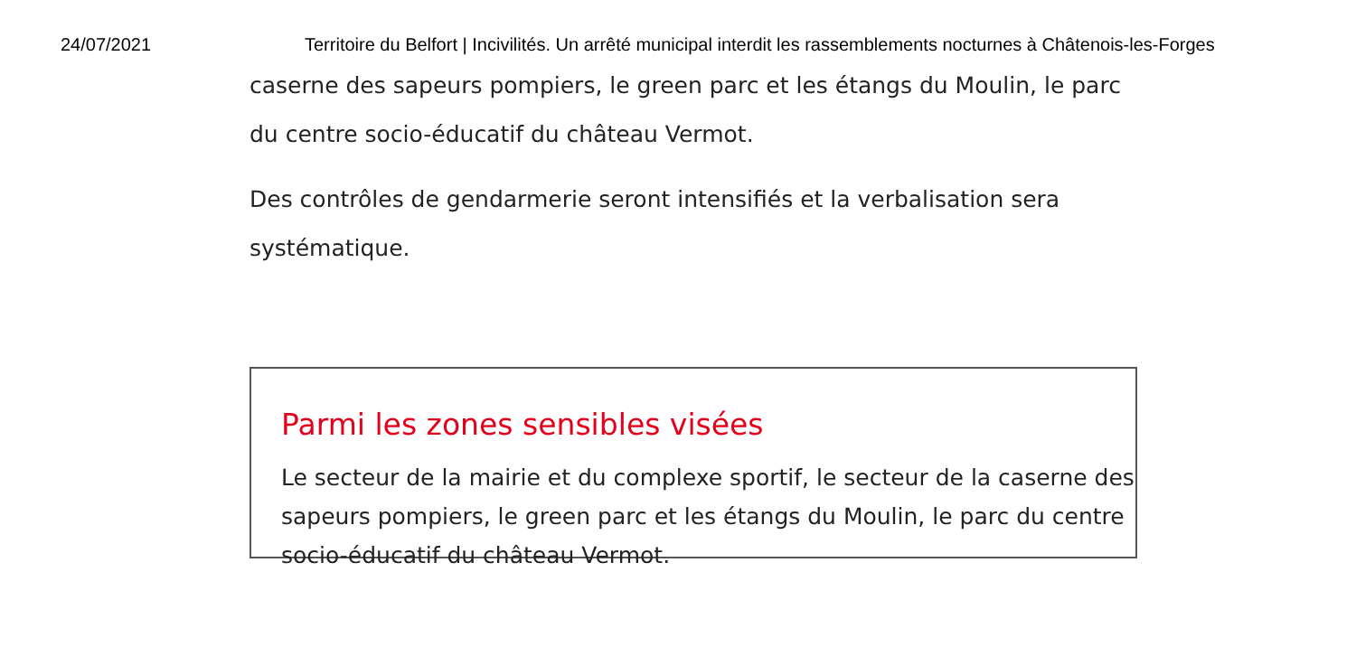24/07/2021 Territoire du Belfort | Incivilités. Un arrêté municipal interdit les rassemblements nocturnes à Châtenois-les-Forges
caserne des sapeurs pompiers, le green parc et les étangs du Moulin, le parc du centre socio-éducatif du château Vermot.
Des contrôles de gendarmerie seront intensifiés et la verbalisation sera systématique.
Parmi les zones sensibles visées
Le secteur de la mairie et du complexe sportif, le secteur de la caserne des sapeurs pompiers, le green parc et les étangs du Moulin, le parc du centre socio-éducatif du château Vermot.